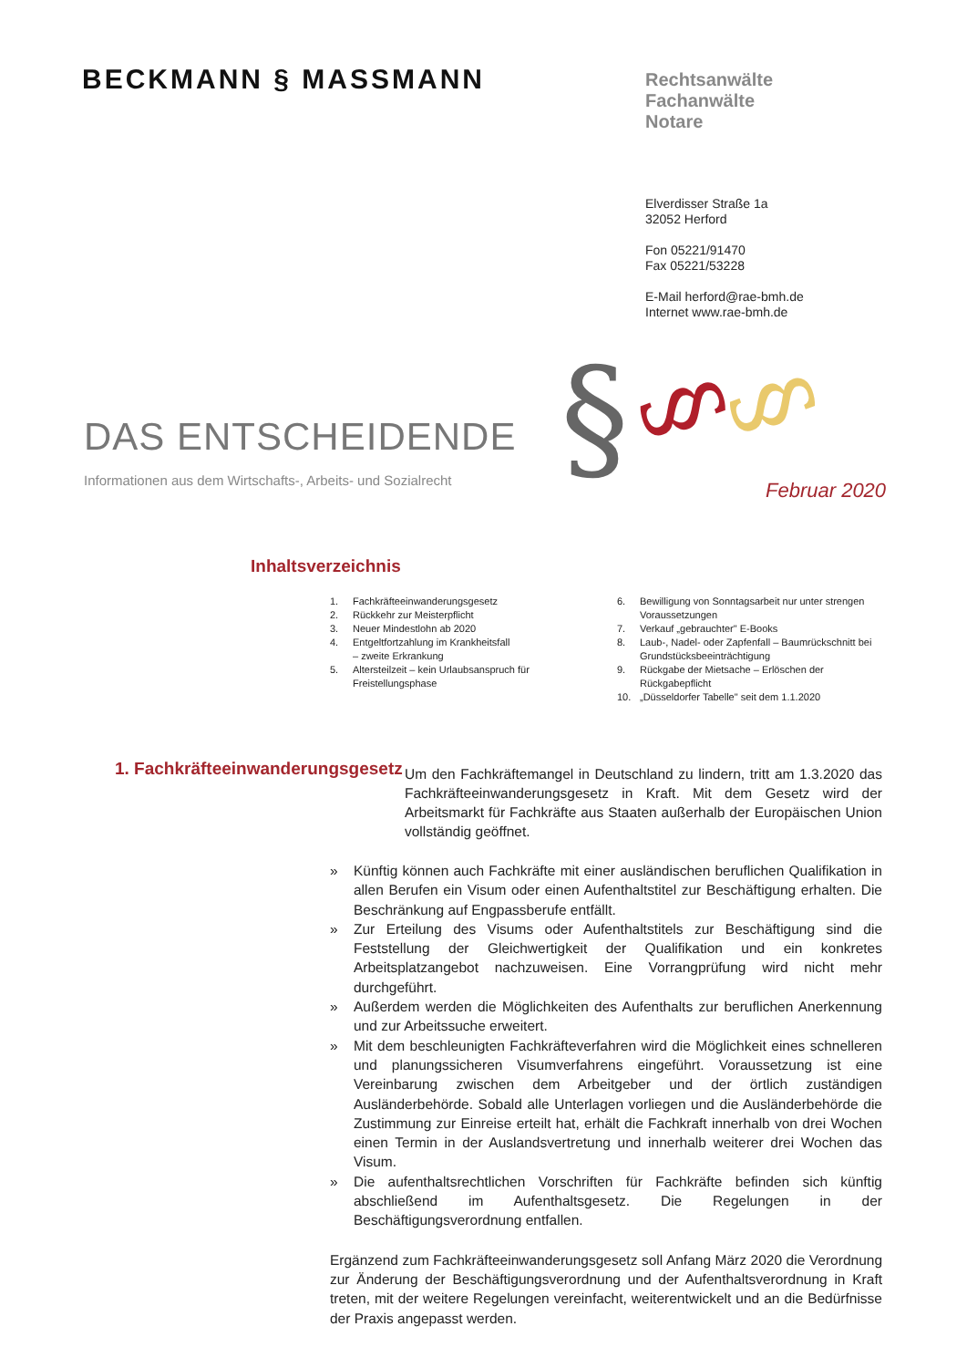BECKMANN § MASSMANN
Rechtsanwälte
Fachanwälte
Notare
Elverdisser Straße 1a
32052 Herford
Fon 05221/91470
Fax 05221/53228
E-Mail herford@rae-bmh.de
Internet www.rae-bmh.de
§
§
§
DAS ENTSCHEIDENDE
Informationen aus dem Wirtschafts-, Arbeits- und Sozialrecht
Februar 2020
Inhaltsverzeichnis
1. Fachkräfteeinwanderungsgesetz
2. Rückkehr zur Meisterpflicht
3. Neuer Mindestlohn ab 2020
4. Entgeltfortzahlung im Krankheitsfall
– zweite Erkrankung
5. Altersteilzeit – kein Urlaubsanspruch für Freistellungsphase
6. Bewilligung von Sonntagsarbeit nur unter strengen Voraussetzungen
7. Verkauf „gebrauchter" E-Books
8. Laub-, Nadel- oder Zapfenfall – Baumrückschnitt bei Grundstücksbeeinträchtigung
9. Rückgabe der Mietsache – Erlöschen der Rückgabepflicht
10. „Düsseldorfer Tabelle" seit dem 1.1.2020
1. Fachkräfteeinwanderungsgesetz
Um den Fachkräftemangel in Deutschland zu lindern, tritt am 1.3.2020 das Fachkräfteeinwanderungsgesetz in Kraft. Mit dem Gesetz wird der Arbeitsmarkt für Fachkräfte aus Staaten außerhalb der Europäischen Union vollständig geöffnet.
» Künftig können auch Fachkräfte mit einer ausländischen beruflichen Qualifikation in allen Berufen ein Visum oder einen Aufenthaltstitel zur Beschäftigung erhalten. Die Beschränkung auf Engpassberufe entfällt.
» Zur Erteilung des Visums oder Aufenthaltstitels zur Beschäftigung sind die Feststellung der Gleichwertigkeit der Qualifikation und ein konkretes Arbeitsplatzangebot nachzuweisen. Eine Vorrangprüfung wird nicht mehr durchgeführt.
» Außerdem werden die Möglichkeiten des Aufenthalts zur beruflichen Anerkennung und zur Arbeitssuche erweitert.
» Mit dem beschleunigten Fachkräfteverfahren wird die Möglichkeit eines schnelleren und planungssicheren Visumverfahrens eingeführt. Voraussetzung ist eine Vereinbarung zwischen dem Arbeitgeber und der örtlich zuständigen Ausländerbehörde. Sobald alle Unterlagen vorliegen und die Ausländerbehörde die Zustimmung zur Einreise erteilt hat, erhält die Fachkraft innerhalb von drei Wochen einen Termin in der Auslandsvertretung und innerhalb weiterer drei Wochen das Visum.
» Die aufenthaltsrechtlichen Vorschriften für Fachkräfte befinden sich künftig abschließend im Aufenthaltsgesetz. Die Regelungen in der Beschäftigungsverordnung entfallen.
Ergänzend zum Fachkräfteeinwanderungsgesetz soll Anfang März 2020 die Verordnung zur Änderung der Beschäftigungsverordnung und der Aufenthaltsverordnung in Kraft treten, mit der weitere Regelungen vereinfacht, weiterentwickelt und an die Bedürfnisse der Praxis angepasst werden.